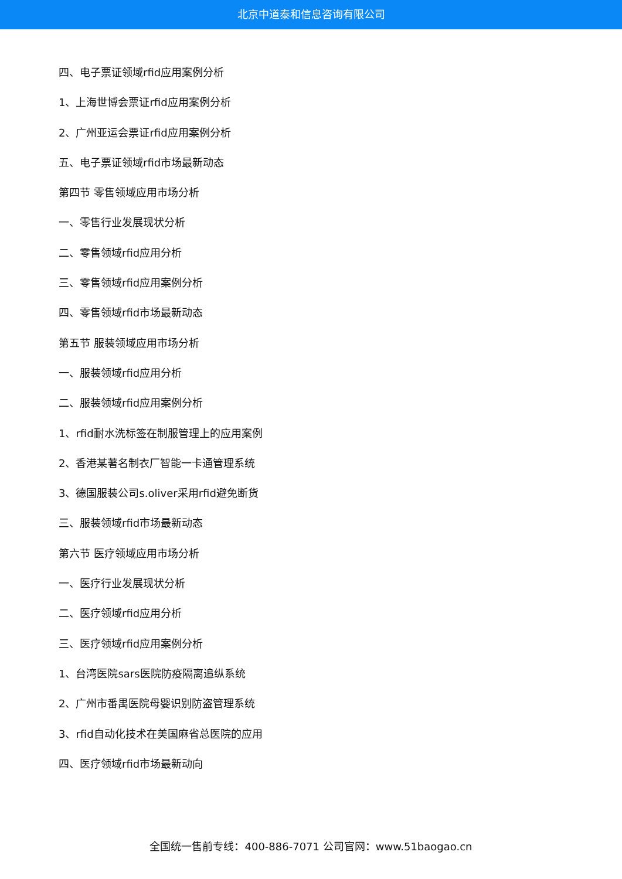北京中道泰和信息咨询有限公司
四、电子票证领域rfid应用案例分析
1、上海世博会票证rfid应用案例分析
2、广州亚运会票证rfid应用案例分析
五、电子票证领域rfid市场最新动态
第四节 零售领域应用市场分析
一、零售行业发展现状分析
二、零售领域rfid应用分析
三、零售领域rfid应用案例分析
四、零售领域rfid市场最新动态
第五节 服装领域应用市场分析
一、服装领域rfid应用分析
二、服装领域rfid应用案例分析
1、rfid耐水洗标签在制服管理上的应用案例
2、香港某著名制衣厂智能一卡通管理系统
3、德国服装公司s.oliver采用rfid避免断货
三、服装领域rfid市场最新动态
第六节 医疗领域应用市场分析
一、医疗行业发展现状分析
二、医疗领域rfid应用分析
三、医疗领域rfid应用案例分析
1、台湾医院sars医院防疫隔离追纵系统
2、广州市番禺医院母婴识别防盗管理系统
3、rfid自动化技术在美国麻省总医院的应用
四、医疗领域rfid市场最新动向
全国统一售前专线：400-886-7071 公司官网：www.51baogao.cn